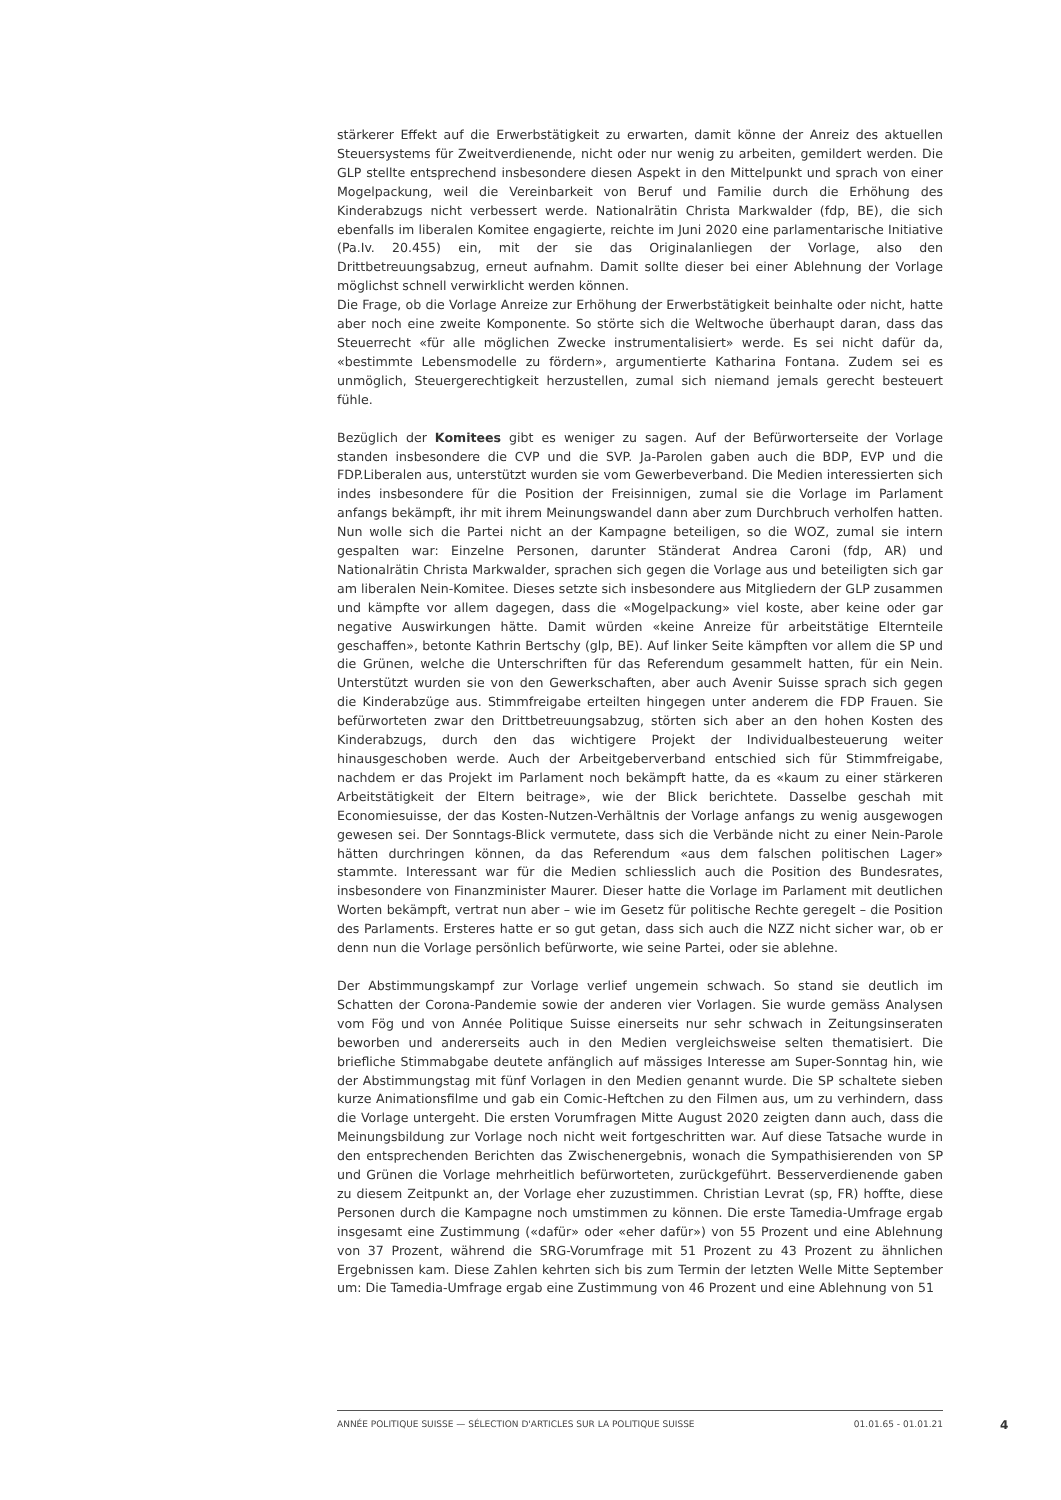stärkerer Effekt auf die Erwerbstätigkeit zu erwarten, damit könne der Anreiz des aktuellen Steuersystems für Zweitverdienende, nicht oder nur wenig zu arbeiten, gemildert werden. Die GLP stellte entsprechend insbesondere diesen Aspekt in den Mittelpunkt und sprach von einer Mogelpackung, weil die Vereinbarkeit von Beruf und Familie durch die Erhöhung des Kinderabzugs nicht verbessert werde. Nationalrätin Christa Markwalder (fdp, BE), die sich ebenfalls im liberalen Komitee engagierte, reichte im Juni 2020 eine parlamentarische Initiative (Pa.Iv. 20.455) ein, mit der sie das Originalanliegen der Vorlage, also den Drittbetreuungsabzug, erneut aufnahm. Damit sollte dieser bei einer Ablehnung der Vorlage möglichst schnell verwirklicht werden können.
Die Frage, ob die Vorlage Anreize zur Erhöhung der Erwerbstätigkeit beinhalte oder nicht, hatte aber noch eine zweite Komponente. So störte sich die Weltwoche überhaupt daran, dass das Steuerrecht «für alle möglichen Zwecke instrumentalisiert» werde. Es sei nicht dafür da, «bestimmte Lebensmodelle zu fördern», argumentierte Katharina Fontana. Zudem sei es unmöglich, Steuergerechtigkeit herzustellen, zumal sich niemand jemals gerecht besteuert fühle.
Bezüglich der Komitees gibt es weniger zu sagen. Auf der Befürworterseite der Vorlage standen insbesondere die CVP und die SVP. Ja-Parolen gaben auch die BDP, EVP und die FDP.Liberalen aus, unterstützt wurden sie vom Gewerbeverband. Die Medien interessierten sich indes insbesondere für die Position der Freisinnigen, zumal sie die Vorlage im Parlament anfangs bekämpft, ihr mit ihrem Meinungswandel dann aber zum Durchbruch verholfen hatten. Nun wolle sich die Partei nicht an der Kampagne beteiligen, so die WOZ, zumal sie intern gespalten war: Einzelne Personen, darunter Ständerat Andrea Caroni (fdp, AR) und Nationalrätin Christa Markwalder, sprachen sich gegen die Vorlage aus und beteiligten sich gar am liberalen Nein-Komitee. Dieses setzte sich insbesondere aus Mitgliedern der GLP zusammen und kämpfte vor allem dagegen, dass die «Mogelpackung» viel koste, aber keine oder gar negative Auswirkungen hätte. Damit würden «keine Anreize für arbeitstätige Elternteile geschaffen», betonte Kathrin Bertschy (glp, BE). Auf linker Seite kämpften vor allem die SP und die Grünen, welche die Unterschriften für das Referendum gesammelt hatten, für ein Nein. Unterstützt wurden sie von den Gewerkschaften, aber auch Avenir Suisse sprach sich gegen die Kinderabzüge aus. Stimmfreigabe erteilten hingegen unter anderem die FDP Frauen. Sie befürworteten zwar den Drittbetreuungsabzug, störten sich aber an den hohen Kosten des Kinderabzugs, durch den das wichtigere Projekt der Individualbesteuerung weiter hinausgeschoben werde. Auch der Arbeitgeberverband entschied sich für Stimmfreigabe, nachdem er das Projekt im Parlament noch bekämpft hatte, da es «kaum zu einer stärkeren Arbeitstätigkeit der Eltern beitrage», wie der Blick berichtete. Dasselbe geschah mit Economiesuisse, der das Kosten-Nutzen-Verhältnis der Vorlage anfangs zu wenig ausgewogen gewesen sei. Der Sonntags-Blick vermutete, dass sich die Verbände nicht zu einer Nein-Parole hätten durchringen können, da das Referendum «aus dem falschen politischen Lager» stammte. Interessant war für die Medien schliesslich auch die Position des Bundesrates, insbesondere von Finanzminister Maurer. Dieser hatte die Vorlage im Parlament mit deutlichen Worten bekämpft, vertrat nun aber – wie im Gesetz für politische Rechte geregelt – die Position des Parlaments. Ersteres hatte er so gut getan, dass sich auch die NZZ nicht sicher war, ob er denn nun die Vorlage persönlich befürworte, wie seine Partei, oder sie ablehne.
Der Abstimmungskampf zur Vorlage verlief ungemein schwach. So stand sie deutlich im Schatten der Corona-Pandemie sowie der anderen vier Vorlagen. Sie wurde gemäss Analysen vom Fög und von Année Politique Suisse einerseits nur sehr schwach in Zeitungsinseraten beworben und andererseits auch in den Medien vergleichsweise selten thematisiert. Die briefliche Stimmabgabe deutete anfänglich auf mässiges Interesse am Super-Sonntag hin, wie der Abstimmungstag mit fünf Vorlagen in den Medien genannt wurde. Die SP schaltete sieben kurze Animationsfilme und gab ein Comic-Heftchen zu den Filmen aus, um zu verhindern, dass die Vorlage untergeht. Die ersten Vorumfragen Mitte August 2020 zeigten dann auch, dass die Meinungsbildung zur Vorlage noch nicht weit fortgeschritten war. Auf diese Tatsache wurde in den entsprechenden Berichten das Zwischenergebnis, wonach die Sympathisierenden von SP und Grünen die Vorlage mehrheitlich befürworteten, zurückgeführt. Besserverdienende gaben zu diesem Zeitpunkt an, der Vorlage eher zuzustimmen. Christian Levrat (sp, FR) hoffte, diese Personen durch die Kampagne noch umstimmen zu können. Die erste Tamedia-Umfrage ergab insgesamt eine Zustimmung («dafür» oder «eher dafür») von 55 Prozent und eine Ablehnung von 37 Prozent, während die SRG-Vorumfrage mit 51 Prozent zu 43 Prozent zu ähnlichen Ergebnissen kam. Diese Zahlen kehrten sich bis zum Termin der letzten Welle Mitte September um: Die Tamedia-Umfrage ergab eine Zustimmung von 46 Prozent und eine Ablehnung von 51
ANNÉE POLITIQUE SUISSE — SÉLECTION D'ARTICLES SUR LA POLITIQUE SUISSE 01.01.65 - 01.01.21
4